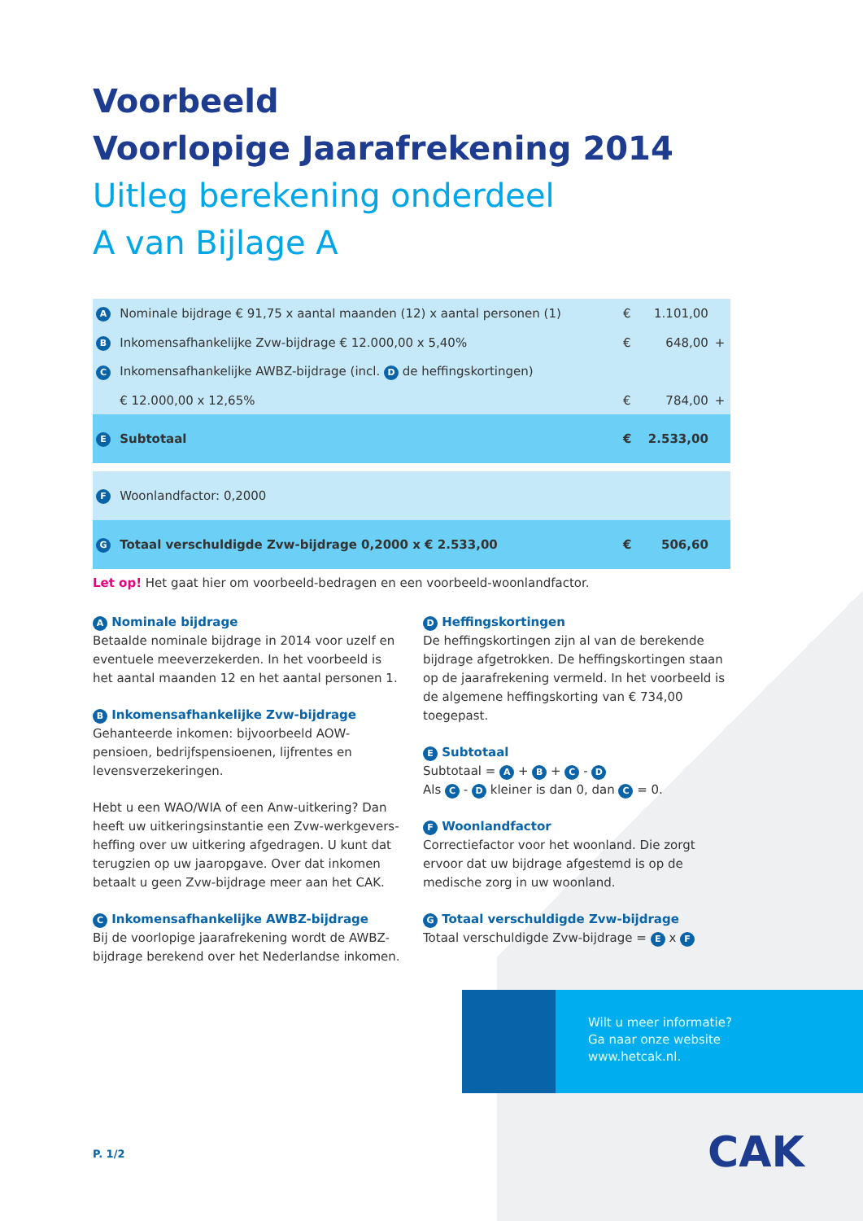Voorbeeld
Voorlopige Jaarafrekening 2014
Uitleg berekening onderdeel
A van Bijlage A
| A | Nominale bijdrage € 91,75 x aantal maanden (12) x aantal personen (1) | € | 1.101,00 | |
| B | Inkomensafhankelijke Zvw-bijdrage € 12.000,00 x 5,40% | € | 648,00 | + |
| C | Inkomensafhankelijke AWBZ-bijdrage (incl. D de heffingskortingen) | | | |
| | € 12.000,00 x 12,65% | € | 784,00 | + |
| E | Subtotaal | € | 2.533,00 | |
| F | Woonlandfactor: 0,2000 | | | |
| G | Totaal verschuldigde Zvw-bijdrage 0,2000 x € 2.533,00 | € | 506,60 | |
Let op! Het gaat hier om voorbeeld-bedragen en een voorbeeld-woonlandfactor.
A Nominale bijdrage
Betaalde nominale bijdrage in 2014 voor uzelf en eventuele meeverzekerden. In het voorbeeld is het aantal maanden 12 en het aantal personen 1.
B Inkomensafhankelijke Zvw-bijdrage
Gehanteerde inkomen: bijvoorbeeld AOW-pensioen, bedrijfspensioenen, lijfrentes en levensverzekeringen.
Hebt u een WAO/WIA of een Anw-uitkering? Dan heeft uw uitkeringsinstantie een Zvw-werkgevers­heffing over uw uitkering afgedragen. U kunt dat terugzien op uw jaaropgave. Over dat inkomen betaalt u geen Zvw-bijdrage meer aan het CAK.
C Inkomensafhankelijke AWBZ-bijdrage
Bij de voorlopige jaarafrekening wordt de AWBZ-bijdrage berekend over het Nederlandse inkomen.
D Heffingskortingen
De heffingskortingen zijn al van de berekende bijdrage afgetrokken. De heffingskortingen staan op de jaarafrekening vermeld. In het voorbeeld is de algemene heffingskorting van € 734,00 toegepast.
E Subtotaal
Subtotaal = A + B + C - D
Als C - D kleiner is dan 0, dan C = 0.
F Woonlandfactor
Correctiefactor voor het woonland. Die zorgt ervoor dat uw bijdrage afgestemd is op de medische zorg in uw woonland.
G Totaal verschuldigde Zvw-bijdrage
Totaal verschuldigde Zvw-bijdrage = E x F
Wilt u meer informatie?
Ga naar onze website
www.hetcak.nl.
P. 1/2 CAK